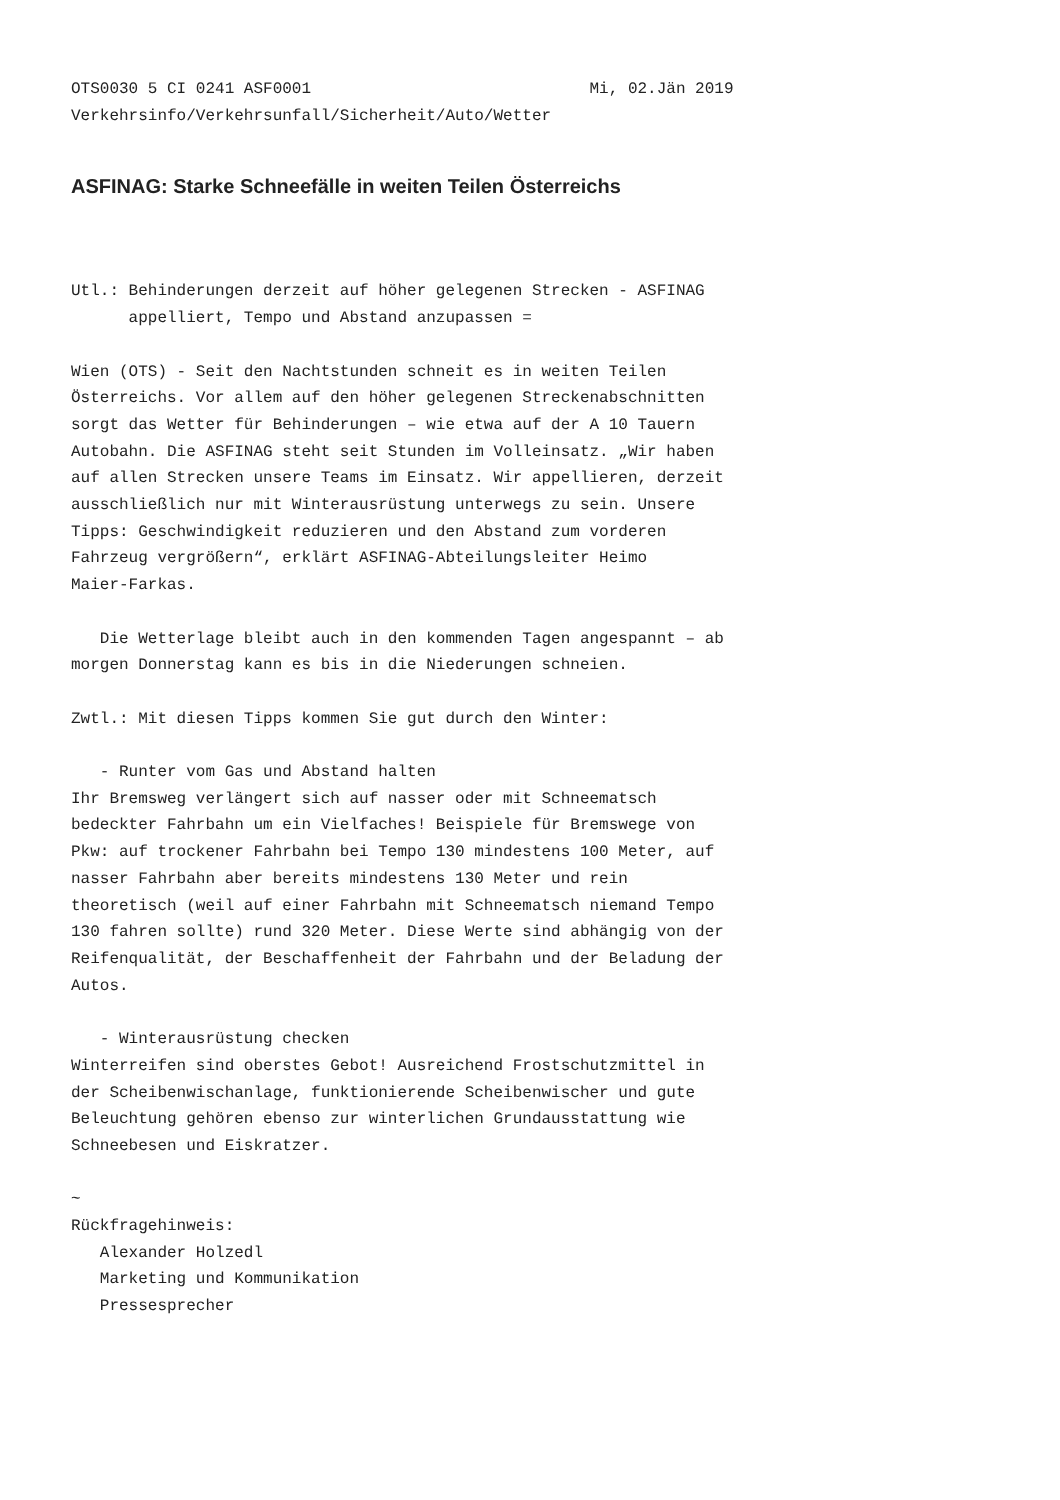OTS0030 5 CI 0241 ASF0001                             Mi, 02.Jän 2019
Verkehrsinfo/Verkehrsunfall/Sicherheit/Auto/Wetter
ASFINAG: Starke Schneefälle in weiten Teilen Österreichs
Utl.: Behinderungen derzeit auf höher gelegenen Strecken - ASFINAG
      appelliert, Tempo und Abstand anzupassen =

Wien (OTS) - Seit den Nachtstunden schneit es in weiten Teilen
Österreichs. Vor allem auf den höher gelegenen Streckenabschnitten
sorgt das Wetter für Behinderungen – wie etwa auf der A 10 Tauern
Autobahn. Die ASFINAG steht seit Stunden im Volleinsatz. „Wir haben
auf allen Strecken unsere Teams im Einsatz. Wir appellieren, derzeit
ausschließlich nur mit Winterausrüstung unterwegs zu sein. Unsere
Tipps: Geschwindigkeit reduzieren und den Abstand zum vorderen
Fahrzeug vergrößern“, erklärt ASFINAG-Abteilungsleiter Heimo
Maier-Farkas.

   Die Wetterlage bleibt auch in den kommenden Tagen angespannt – ab
morgen Donnerstag kann es bis in die Niederungen schneien.

Zwtl.: Mit diesen Tipps kommen Sie gut durch den Winter:

   - Runter vom Gas und Abstand halten
Ihr Bremsweg verlängert sich auf nasser oder mit Schneematsch
bedeckter Fahrbahn um ein Vielfaches! Beispiele für Bremswege von
Pkw: auf trockener Fahrbahn bei Tempo 130 mindestens 100 Meter, auf
nasser Fahrbahn aber bereits mindestens 130 Meter und rein
theoretisch (weil auf einer Fahrbahn mit Schneematsch niemand Tempo
130 fahren sollte) rund 320 Meter. Diese Werte sind abhängig von der
Reifenqualität, der Beschaffenheit der Fahrbahn und der Beladung der
Autos.

   - Winterausrüstung checken
Winterreifen sind oberstes Gebot! Ausreichend Frostschutzmittel in
der Scheibenwischanlage, funktionierende Scheibenwischer und gute
Beleuchtung gehören ebenso zur winterlichen Grundausstattung wie
Schneebesen und Eiskratzer.

~
Rückfragehinweis:
   Alexander Holzedl
   Marketing und Kommunikation
   Pressesprecher